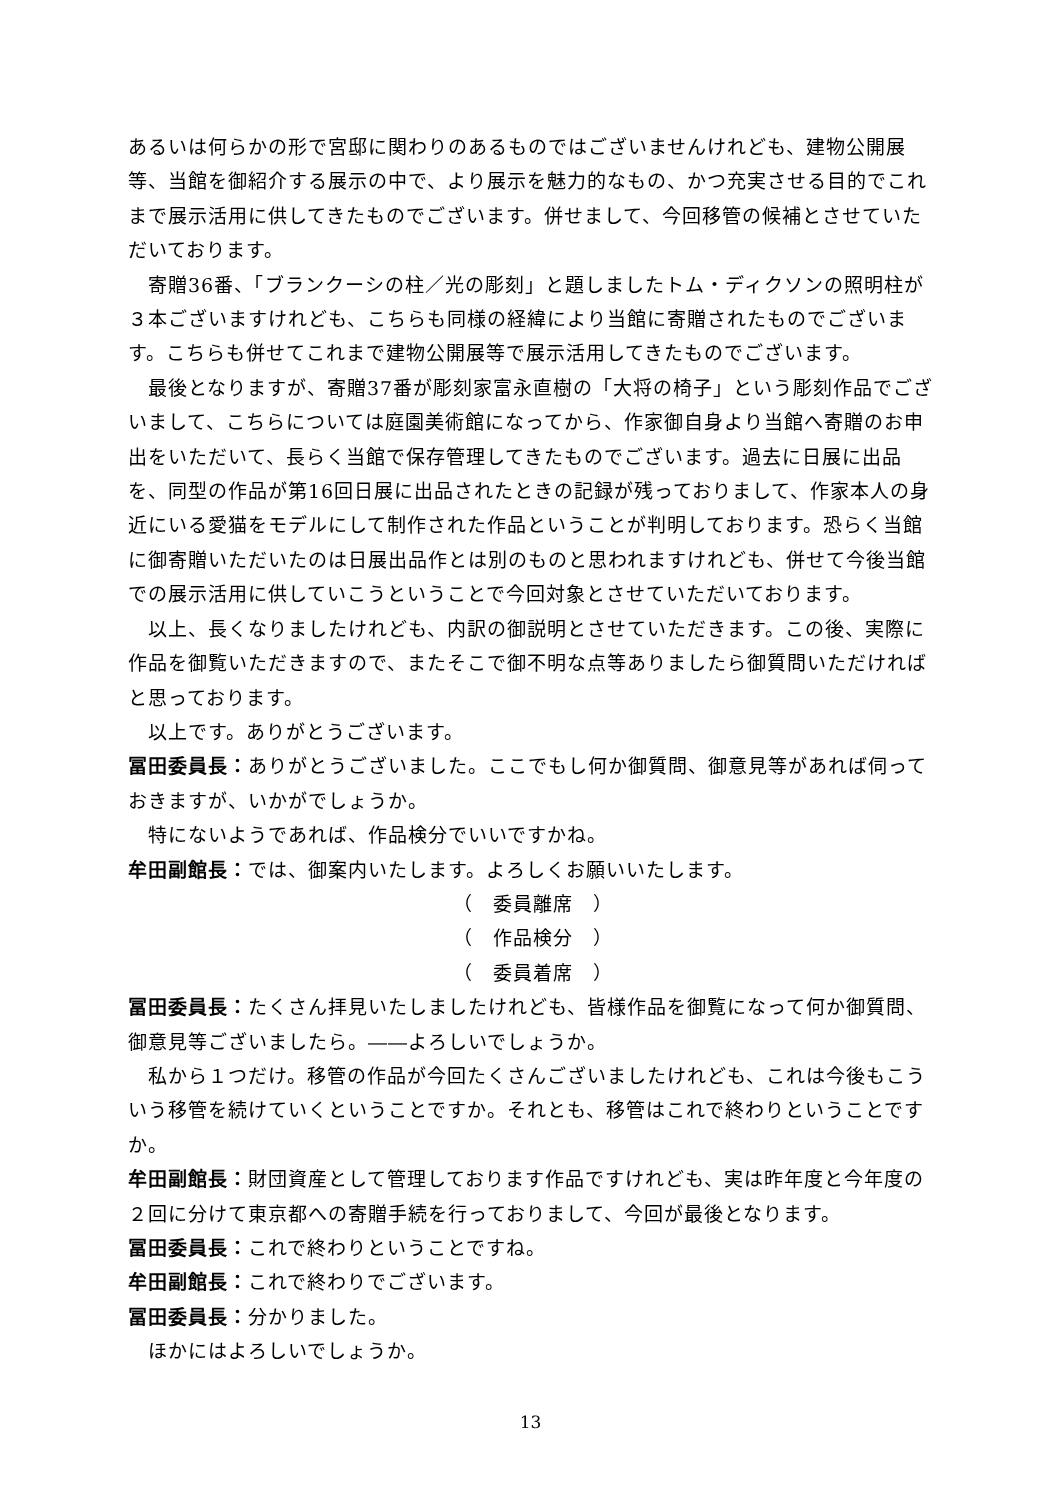あるいは何らかの形で宮邸に関わりのあるものではございませんけれども、建物公開展等、当館を御紹介する展示の中で、より展示を魅力的なもの、かつ充実させる目的でこれまで展示活用に供してきたものでございます。併せまして、今回移管の候補とさせていただいております。
寄贈36番、「ブランクーシの柱／光の彫刻」と題しましたトム・ディクソンの照明柱が３本ございますけれども、こちらも同様の経緯により当館に寄贈されたものでございます。こちらも併せてこれまで建物公開展等で展示活用してきたものでございます。
最後となりますが、寄贈37番が彫刻家富永直樹の「大将の椅子」という彫刻作品でございまして、こちらについては庭園美術館になってから、作家御自身より当館へ寄贈のお申出をいただいて、長らく当館で保存管理してきたものでございます。過去に日展に出品を、同型の作品が第16回日展に出品されたときの記録が残っておりまして、作家本人の身近にいる愛猫をモデルにして制作された作品ということが判明しております。恐らく当館に御寄贈いただいたのは日展出品作とは別のものと思われますけれども、併せて今後当館での展示活用に供していこうということで今回対象とさせていただいております。
以上、長くなりましたけれども、内訳の御説明とさせていただきます。この後、実際に作品を御覧いただきますので、またそこで御不明な点等ありましたら御質問いただければと思っております。
以上です。ありがとうございます。
冨田委員長：ありがとうございました。ここでもし何か御質問、御意見等があれば伺っておきますが、いかがでしょうか。
特にないようであれば、作品検分でいいですかね。
牟田副館長：では、御案内いたします。よろしくお願いいたします。
（　委員離席　）
（　作品検分　）
（　委員着席　）
冨田委員長：たくさん拝見いたしましたけれども、皆様作品を御覧になって何か御質問、御意見等ございましたら。――よろしいでしょうか。
私から１つだけ。移管の作品が今回たくさんございましたけれども、これは今後もこういう移管を続けていくということですか。それとも、移管はこれで終わりということですか。
牟田副館長：財団資産として管理しております作品ですけれども、実は昨年度と今年度の２回に分けて東京都への寄贈手続を行っておりまして、今回が最後となります。
冨田委員長：これで終わりということですね。
牟田副館長：これで終わりでございます。
冨田委員長：分かりました。
ほかにはよろしいでしょうか。
13